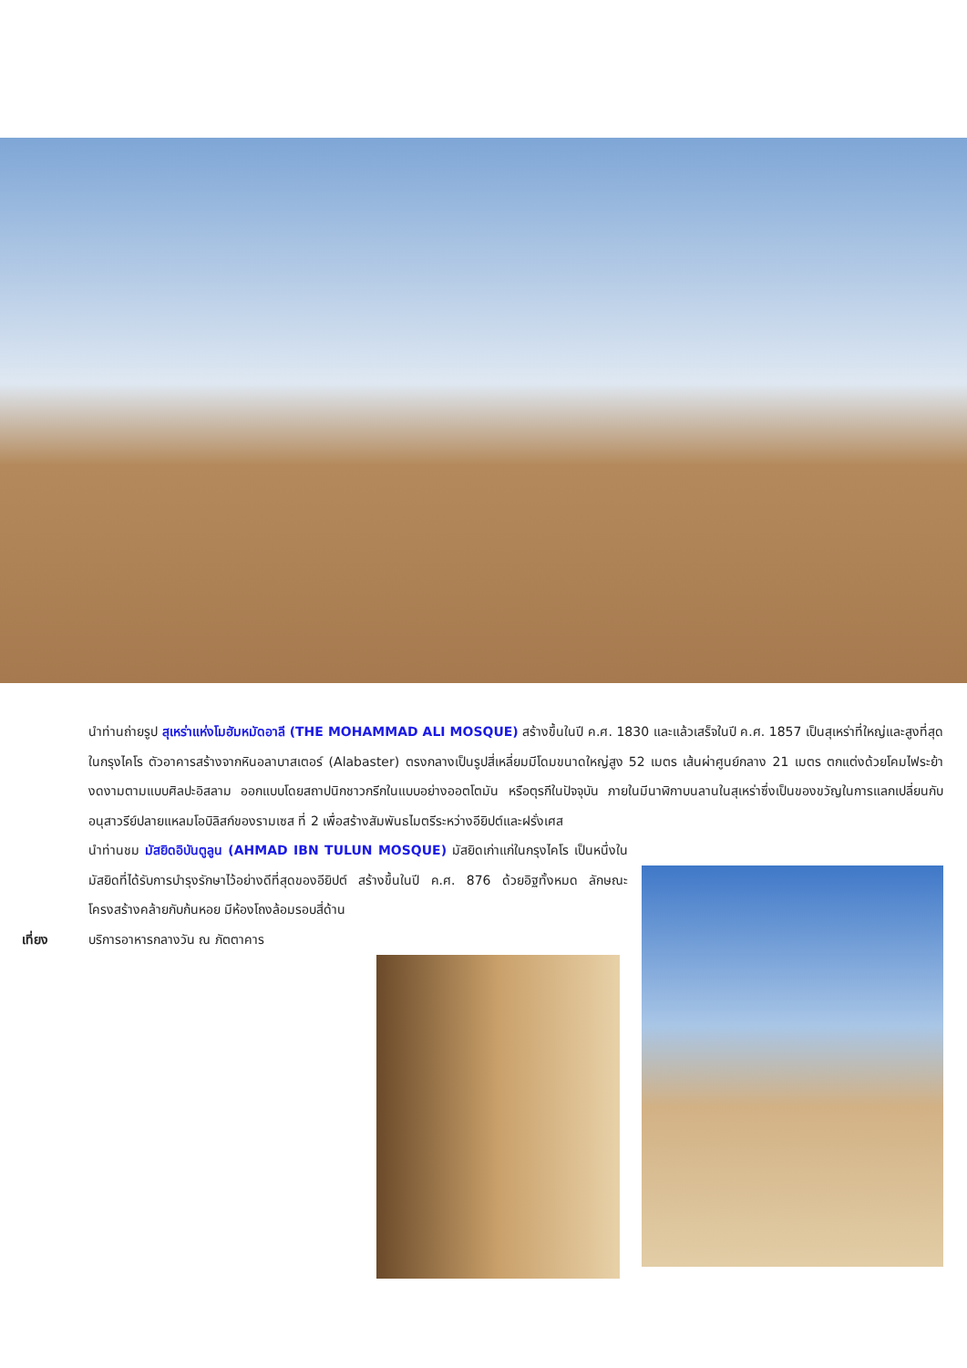นำท่านถ่ายรูป สุเหร่าแห่งโมฮัมหมัดอาลี (THE MOHAMMAD ALI MOSQUE) สร้างขึ้นในปี ค.ศ. 1830 และแล้วเสร็จในปี ค.ศ. 1857 เป็นสุเหร่าที่ใหญ่และสูงที่สุดในกรุงไคโร ตัวอาคารสร้างจากหินอลาบาสเตอร์ (Alabaster) ตรงกลางเป็นรูปสี่เหลี่ยมมีโดมขนาดใหญ่สูง 52 เมตร เส้นผ่าศูนย์กลาง 21 เมตร ตกแต่งด้วยโคมไฟระย้างดงามตามแบบศิลปะอิสลาม ออกแบบโดยสถาปนิกชาวกรีกในแบบอย่างออตโตมัน หรือตุรกีในปัจจุบัน ภายในมีนาฬิกาบนลานในสุเหร่าซึ่งเป็นของขวัญในการแลกเปลี่ยนกับอนุสาวรีย์ปลายแหลมโอบิลิสก์ของรามเซส ที่ 2 เพื่อสร้างสัมพันธไมตรีระหว่างอียิปต์และฝรั่งเศส
นำท่านชม มัสยิดอิบันตูลูน (AHMAD IBN TULUN MOSQUE) มัสยิดเก่าแก่ในกรุงไคโร เป็นหนึ่งในมัสยิดที่ได้รับการบำรุงรักษาไว้อย่างดีที่สุดของอียิปต์ สร้างขึ้นในปี ค.ศ. 876 ด้วยอิฐทั้งหมด ลักษณะโครงสร้างคล้ายกับก้นหอย มีห้องโถงล้อมรอบสี่ด้าน
เที่ยง บริการอาหารกลางวัน ณ ภัตตาคาร